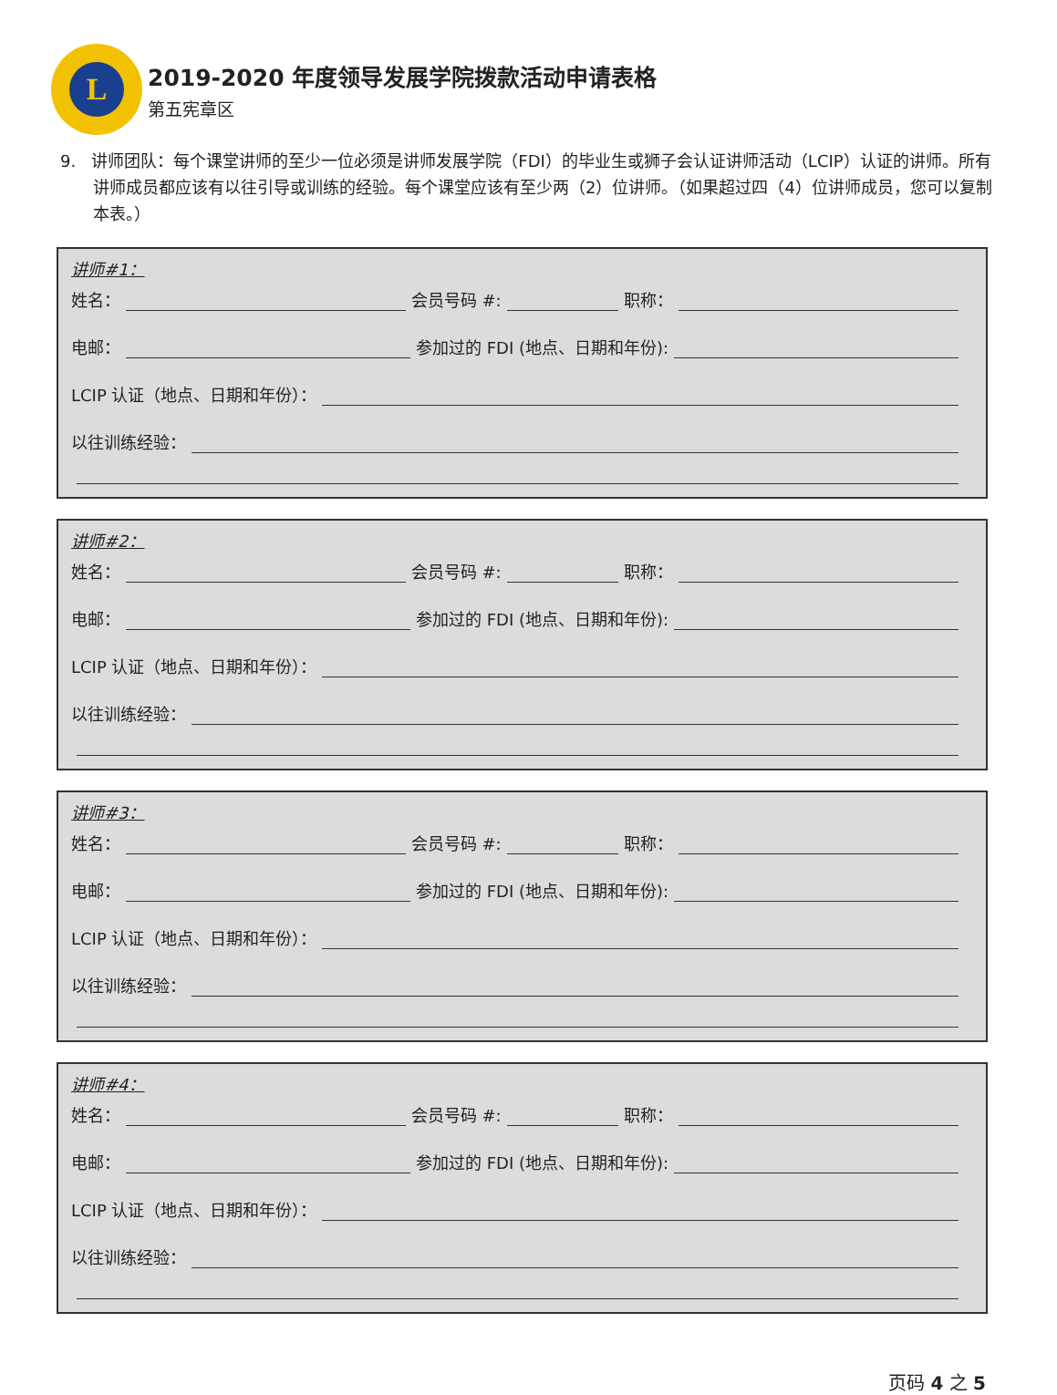L
2019-2020 年度领导发展学院拨款活动申请表格
第五宪章区
9. 讲师团队：每个课堂讲师的至少一位必须是讲师发展学院（FDI）的毕业生或狮子会认证讲师活动（LCIP）认证的讲师。所有讲师成员都应该有以往引导或训练的经验。每个课堂应该有至少两（2）位讲师。（如果超过四（4）位讲师成员，您可以复制本表。）
讲师#1：
姓名： 会员号码 #: 职称：
电邮： 参加过的 FDI (地点、日期和年份):
LCIP 认证（地点、日期和年份）：
以往训练经验：
讲师#2：
姓名： 会员号码 #: 职称：
电邮： 参加过的 FDI (地点、日期和年份):
LCIP 认证（地点、日期和年份）：
以往训练经验：
讲师#3：
姓名： 会员号码 #: 职称：
电邮： 参加过的 FDI (地点、日期和年份):
LCIP 认证（地点、日期和年份）：
以往训练经验：
讲师#4：
姓名： 会员号码 #: 职称：
电邮： 参加过的 FDI (地点、日期和年份):
LCIP 认证（地点、日期和年份）：
以往训练经验：
页码 4 之 5